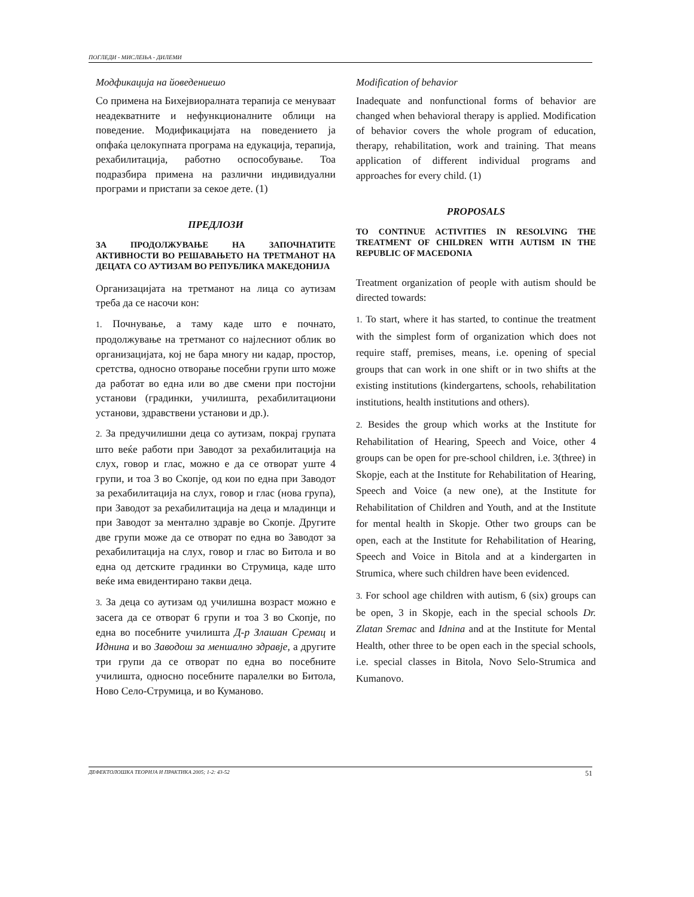ПОГЛЕДИ - МИСЛЕЊА - ДИЛЕМИ
Модфикација на йоведениешо
Со примена на Бихејвиоралната терапија се менуваат неадекватните и нефункционалните облици на поведение. Модификацијата на поведението ја опфаќа целокупната програма на едукација, терапија, рехабилитација, работно оспособување. Тоа подразбира примена на различни индивидуални програми и пристапи за секое дете. (1)
ПРЕДЛОЗИ
ЗА ПРОДОЛЖУВАЊЕ НА ЗАПОЧНАТИТЕ АКТИВНОСТИ ВО РЕШАВАЊЕТО НА ТРЕТМАНОТ НА ДЕЦАТА СО АУТИЗАМ ВО РЕПУБЛИКА МАКЕДОНИЈА
Организацијата на третманот на лица со аутизам треба да се насочи кон:
1. Почнување, а таму каде што е почнато, продолжување на третманот со најлесниот облик во организацијата, кој не бара многу ни кадар, простор, сретства, односно отворање посебни групи што може да работат во една или во две смени при постојни установи (градинки, училишта, рехабилитациони установи, здравствени установи и др.).
2. За предучилишни деца со аутизам, покрај групата што веќе работи при Заводот за рехабилитација на слух, говор и глас, можно е да се отворат уште 4 групи, и тоа 3 во Скопје, од кои по една при Заводот за рехабилитација на слух, говор и глас (нова група), при Заводот за рехабилитација на деца и младинци и при Заводот за ментално здравје во Скопје. Другите две групи може да се отворат по една во Заводот за рехабилитација на слух, говор и глас во Битола и во една од детските градинки во Струмица, каде што веќе има евидентирано такви деца.
3. За деца со аутизам од училишна возраст можно е засега да се отворат 6 групи и тоа 3 во Скопје, по една во посебните училишта Д-р Злашан Сремац и Иднина и во Заводош за меншално здравје, а другите три групи да се отворат по една во посебните училишта, односно посебните паралелки во Битола, Ново Село-Струмица, и во Куманово.
Modification of behavior
Inadequate and nonfunctional forms of behavior are changed when behavioral therapy is applied. Modification of behavior covers the whole program of education, therapy, rehabilitation, work and training. That means application of different individual programs and approaches for every child. (1)
PROPOSALS
TO CONTINUE ACTIVITIES IN RESOLVING THE TREATMENT OF CHILDREN WITH AUTISM IN THE REPUBLIC OF MACEDONIA
Treatment organization of people with autism should be directed towards:
1. To start, where it has started, to continue the treatment with the simplest form of organization which does not require staff, premises, means, i.e. opening of special groups that can work in one shift or in two shifts at the existing institutions (kindergartens, schools, rehabilitation institutions, health institutions and others).
2. Besides the group which works at the Institute for Rehabilitation of Hearing, Speech and Voice, other 4 groups can be open for pre-school children, i.e. 3(three) in Skopje, each at the Institute for Rehabilitation of Hearing, Speech and Voice (a new one), at the Institute for Rehabilitation of Children and Youth, and at the Institute for mental health in Skopje. Other two groups can be open, each at the Institute for Rehabilitation of Hearing, Speech and Voice in Bitola and at a kindergarten in Strumica, where such children have been evidenced.
3. For school age children with autism, 6 (six) groups can be open, 3 in Skopje, each in the special schools Dr. Zlatan Sremac and Idnina and at the Institute for Mental Health, other three to be open each in the special schools, i.e. special classes in Bitola, Novo Selo-Strumica and Kumanovo.
ДЕФЕКТОЛОШКА ТЕОРИЈА И ПРАКТИКА 2005; 1-2: 43-52 51